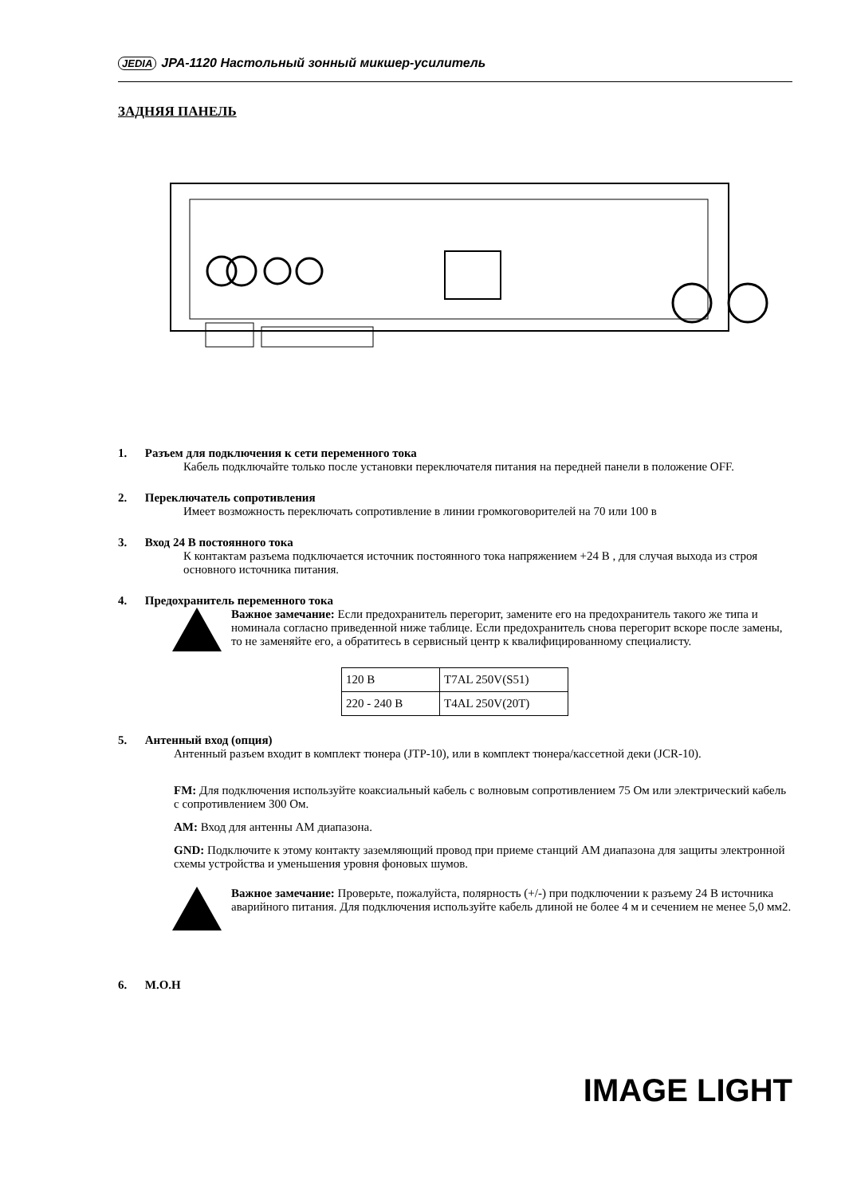JEDIA JPA-1120 Настольный зонный микшер-усилитель
ЗАДНЯЯ ПАНЕЛЬ
1. Разъем для подключения к сети переменного тока
Кабель подключайте только после установки переключателя питания на передней панели в положение OFF.
2. Переключатель сопротивления
Имеет возможность переключать сопротивление в линии громкоговорителей на 70 или 100 в
3. Вход 24 В постоянного тока
К контактам разъема подключается источник постоянного тока напряжением +24 В , для случая выхода из строя основного источника питания.
4. Предохранитель переменного тока
Важное замечание: Если предохранитель перегорит, замените его на предохранитель такого же типа и номинала согласно приведенной ниже таблице. Если предохранитель снова перегорит вскоре после замены, то не заменяйте его, а обратитесь в сервисный центр к квалифицированному специалисту.
| 120 В | T7AL 250V(S51) |
| 220 - 240 В | T4AL 250V(20T) |
5. Антенный вход (опция)
Антенный разъем входит в комплект тюнера (JTP-10), или в комплект тюнера/кассетной деки (JCR-10).
FM: Для подключения используйте коаксиальный кабель с волновым сопротивлением 75 Ом или электрический кабель с сопротивлением 300 Ом.
AM: Вход для антенны AM диапазона.
GND: Подключите к этому контакту заземляющий провод при приеме станций AM диапазона для защиты электронной схемы устройства и уменьшения уровня фоновых шумов.
Важное замечание: Проверьте, пожалуйста, полярность (+/-) при подключении к разъему 24 В источника аварийного питания. Для подключения используйте кабель длиной не более 4 м и сечением не менее 5,0 мм2.
6. M.O.H
IMAGE LIGHT